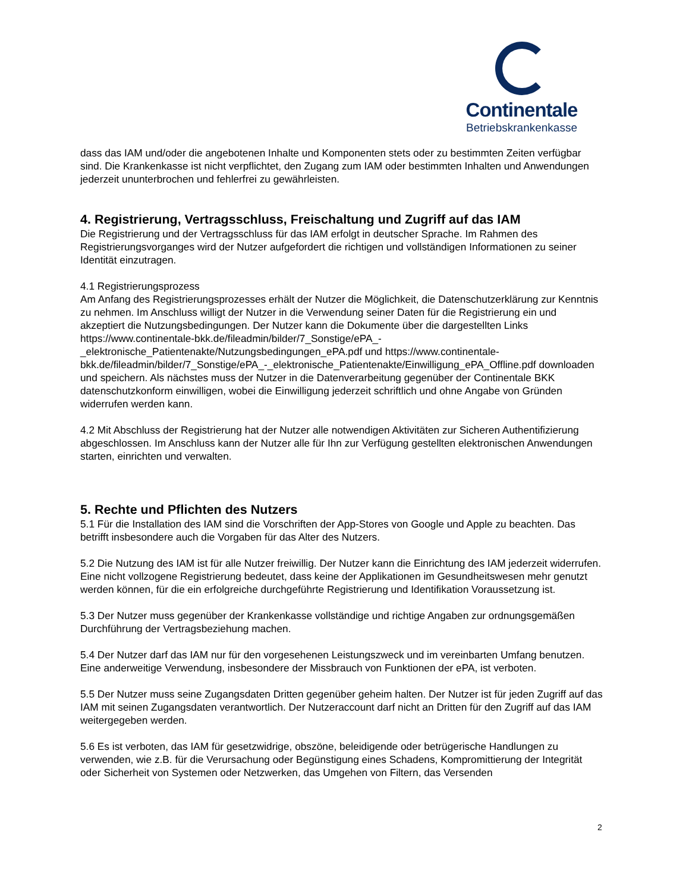Continentale
Betriebskrankenkasse
dass das IAM und/oder die angebotenen Inhalte und Komponenten stets oder zu bestimmten Zeiten verfügbar sind. Die Krankenkasse ist nicht verpflichtet, den Zugang zum IAM oder bestimmten Inhalten und Anwendungen jederzeit ununterbrochen und fehlerfrei zu gewährleisten.
4. Registrierung, Vertragsschluss, Freischaltung und Zugriff auf das IAM
Die Registrierung und der Vertragsschluss für das IAM erfolgt in deutscher Sprache. Im Rahmen des Registrierungsvorganges wird der Nutzer aufgefordert die richtigen und vollständigen Informationen zu seiner Identität einzutragen.
4.1 Registrierungsprozess
Am Anfang des Registrierungsprozesses erhält der Nutzer die Möglichkeit, die Datenschutzerklärung zur Kenntnis zu nehmen. Im Anschluss willigt der Nutzer in die Verwendung seiner Daten für die Registrierung ein und akzeptiert die Nutzungsbedingungen. Der Nutzer kann die Dokumente über die dargestellten Links https://www.continentale-bkk.de/fileadmin/bilder/7_Sonstige/ePA_-_elektronische_Patientenakte/Nutzungsbedingungen_ePA.pdf und https://www.continentale-bkk.de/fileadmin/bilder/7_Sonstige/ePA_-_elektronische_Patientenakte/Einwilligung_ePA_Offline.pdf downloaden und speichern. Als nächstes muss der Nutzer in die Datenverarbeitung gegenüber der Continentale BKK datenschutzkonform einwilligen, wobei die Einwilligung jederzeit schriftlich und ohne Angabe von Gründen widerrufen werden kann.
4.2 Mit Abschluss der Registrierung hat der Nutzer alle notwendigen Aktivitäten zur Sicheren Authentifizierung abgeschlossen. Im Anschluss kann der Nutzer alle für Ihn zur Verfügung gestellten elektronischen Anwendungen starten, einrichten und verwalten.
5. Rechte und Pflichten des Nutzers
5.1 Für die Installation des IAM sind die Vorschriften der App-Stores von Google und Apple zu beachten. Das betrifft insbesondere auch die Vorgaben für das Alter des Nutzers.
5.2 Die Nutzung des IAM ist für alle Nutzer freiwillig. Der Nutzer kann die Einrichtung des IAM jederzeit widerrufen. Eine nicht vollzogene Registrierung bedeutet, dass keine der Applikationen im Gesundheitswesen mehr genutzt werden können, für die ein erfolgreiche durchgeführte Registrierung und Identifikation Voraussetzung ist.
5.3 Der Nutzer muss gegenüber der Krankenkasse vollständige und richtige Angaben zur ordnungsgemäßen Durchführung der Vertragsbeziehung machen.
5.4 Der Nutzer darf das IAM nur für den vorgesehenen Leistungszweck und im vereinbarten Umfang benutzen. Eine anderweitige Verwendung, insbesondere der Missbrauch von Funktionen der ePA, ist verboten.
5.5 Der Nutzer muss seine Zugangsdaten Dritten gegenüber geheim halten. Der Nutzer ist für jeden Zugriff auf das IAM mit seinen Zugangsdaten verantwortlich. Der Nutzeraccount darf nicht an Dritten für den Zugriff auf das IAM weitergegeben werden.
5.6 Es ist verboten, das IAM für gesetzwidrige, obszöne, beleidigende oder betrügerische Handlungen zu verwenden, wie z.B. für die Verursachung oder Begünstigung eines Schadens, Kompromittierung der Integrität oder Sicherheit von Systemen oder Netzwerken, das Umgehen von Filtern, das Versenden
2